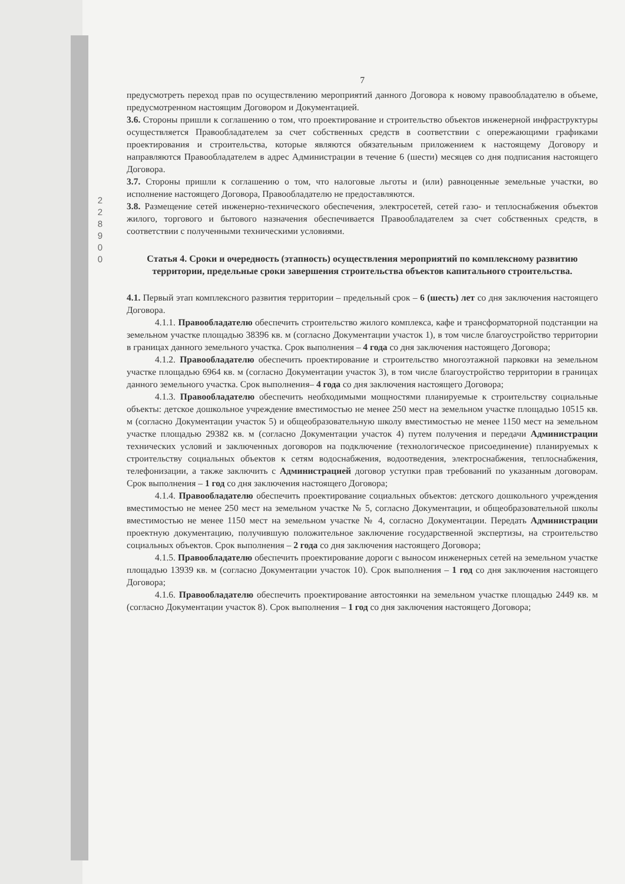2 2 8 9 0 0
7
предусмотреть переход прав по осуществлению мероприятий данного Договора к новому правообладателю в объеме, предусмотренном настоящим Договором и Документацией.
3.6. Стороны пришли к соглашению о том, что проектирование и строительство объектов инженерной инфраструктуры осуществляется Правообладателем за счет собственных средств в соответствии с опережающими графиками проектирования и строительства, которые являются обязательным приложением к настоящему Договору и направляются Правообладателем в адрес Администрации в течение 6 (шести) месяцев со дня подписания настоящего Договора.
3.7. Стороны пришли к соглашению о том, что налоговые льготы и (или) равноценные земельные участки, во исполнение настоящего Договора, Правообладателю не предоставляются.
3.8. Размещение сетей инженерно-технического обеспечения, электросетей, сетей газо- и теплоснабжения объектов жилого, торгового и бытового назначения обеспечивается Правообладателем за счет собственных средств, в соответствии с полученными техническими условиями.
Статья 4. Сроки и очередность (этапность) осуществления мероприятий по комплексному развитию территории, предельные сроки завершения строительства объектов капитального строительства.
4.1. Первый этап комплексного развития территории – предельный срок – 6 (шесть) лет со дня заключения настоящего Договора.
4.1.1. Правообладателю обеспечить строительство жилого комплекса, кафе и трансформаторной подстанции на земельном участке площадью 38396 кв. м (согласно Документации участок 1), в том числе благоустройство территории в границах данного земельного участка. Срок выполнения – 4 года со дня заключения настоящего Договора;
4.1.2. Правообладателю обеспечить проектирование и строительство многоэтажной парковки на земельном участке площадью 6964 кв. м (согласно Документации участок 3), в том числе благоустройство территории в границах данного земельного участка. Срок выполнения– 4 года со дня заключения настоящего Договора;
4.1.3. Правообладателю обеспечить необходимыми мощностями планируемые к строительству социальные объекты: детское дошкольное учреждение вместимостью не менее 250 мест на земельном участке площадью 10515 кв. м (согласно Документации участок 5) и общеобразовательную школу вместимостью не менее 1150 мест на земельном участке площадью 29382 кв. м (согласно Документации участок 4) путем получения и передачи Администрации технических условий и заключенных договоров на подключение (технологическое присоединение) планируемых к строительству социальных объектов к сетям водоснабжения, водоотведения, электроснабжения, теплоснабжения, телефонизации, а также заключить с Администрацией договор уступки прав требований по указанным договорам. Срок выполнения – 1 год со дня заключения настоящего Договора;
4.1.4. Правообладателю обеспечить проектирование социальных объектов: детского дошкольного учреждения вместимостью не менее 250 мест на земельном участке № 5, согласно Документации, и общеобразовательной школы вместимостью не менее 1150 мест на земельном участке № 4, согласно Документации. Передать Администрации проектную документацию, получившую положительное заключение государственной экспертизы, на строительство социальных объектов. Срок выполнения – 2 года со дня заключения настоящего Договора;
4.1.5. Правообладателю обеспечить проектирование дороги с выносом инженерных сетей на земельном участке площадью 13939 кв. м (согласно Документации участок 10). Срок выполнения – 1 год со дня заключения настоящего Договора;
4.1.6. Правообладателю обеспечить проектирование автостоянки на земельном участке площадью 2449 кв. м (согласно Документации участок 8). Срок выполнения – 1 год со дня заключения настоящего Договора;